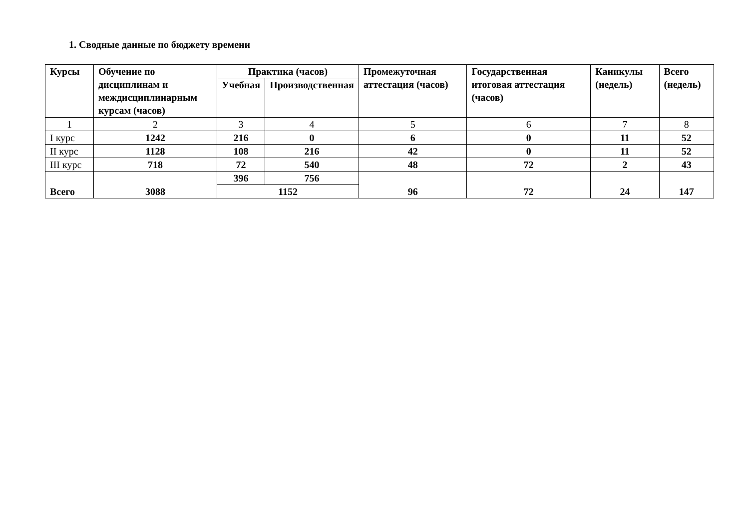1. Сводные данные по бюджету времени
| Курсы | Обучение по дисциплинам и междисциплинарным курсам (часов) | Практика (часов) | | Промежуточная аттестация (часов) | Государственная итоговая аттестация (часов) | Каникулы (недель) | Всего (недель) |
| --- | --- | --- | --- | --- | --- | --- | --- |
| | | Учебная | Производственная | | | | |
| 1 | 2 | 3 | 4 | 5 | 6 | 7 | 8 |
| I курс | 1242 | 216 | 0 | 6 | 0 | 11 | 52 |
| II курс | 1128 | 108 | 216 | 42 | 0 | 11 | 52 |
| III курс | 718 | 72 | 540 | 48 | 72 | 2 | 43 |
| Всего | 3088 | 396 | 756 | 96 | 72 | 24 | 147 |
| | | 1152 | | | | | |